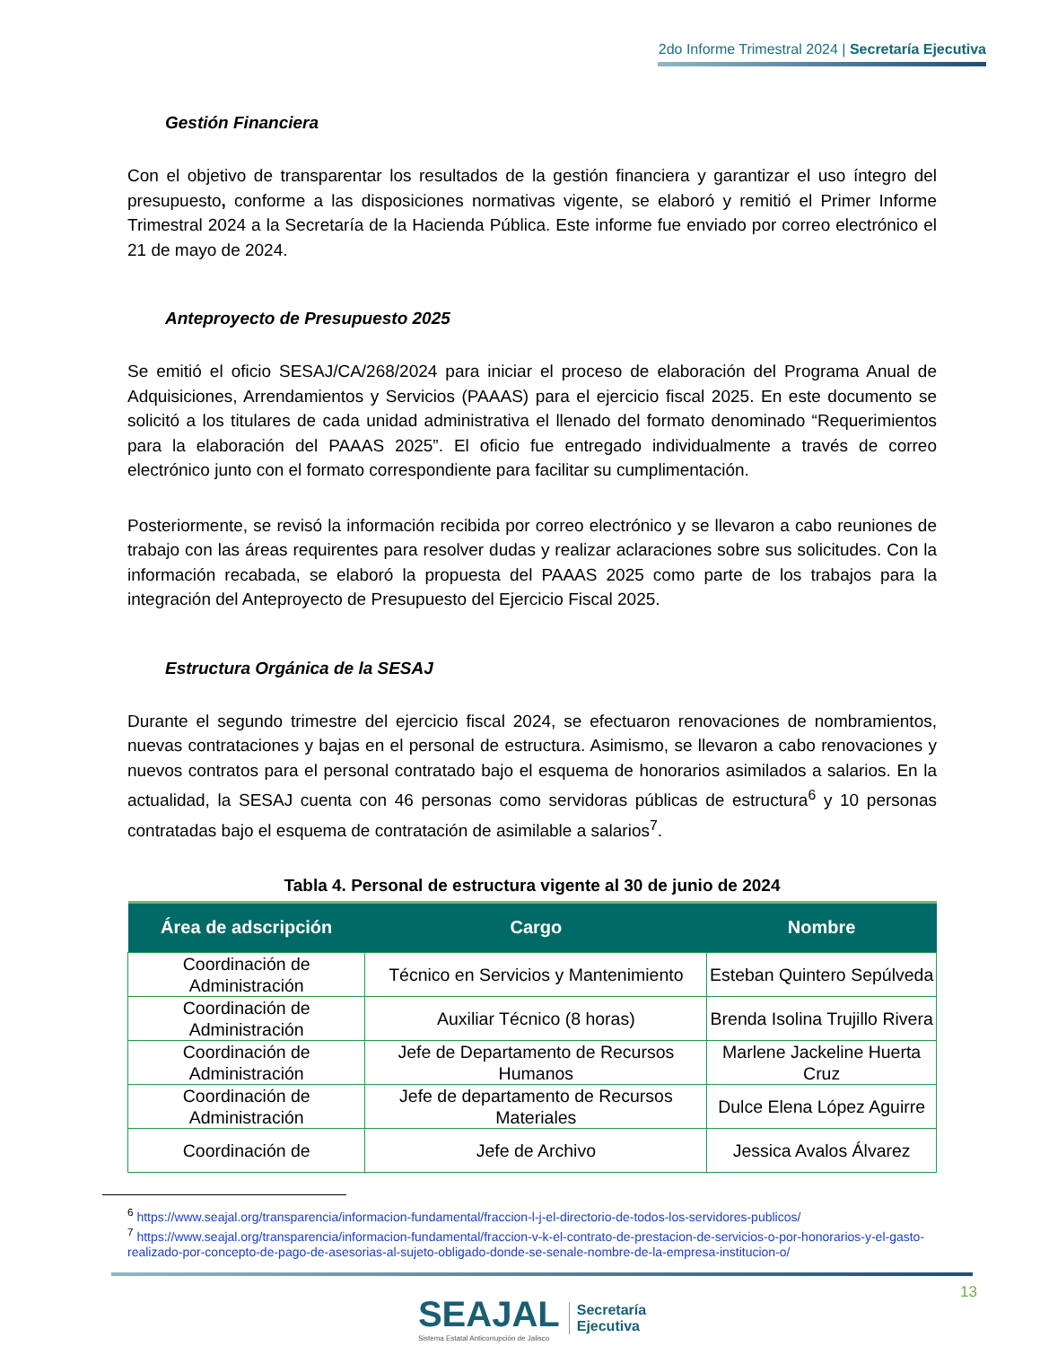2do Informe Trimestral 2024 | Secretaría Ejecutiva
Gestión Financiera
Con el objetivo de transparentar los resultados de la gestión financiera y garantizar el uso íntegro del presupuesto, conforme a las disposiciones normativas vigente, se elaboró y remitió el Primer Informe Trimestral 2024 a la Secretaría de la Hacienda Pública. Este informe fue enviado por correo electrónico el 21 de mayo de 2024.
Anteproyecto de Presupuesto 2025
Se emitió el oficio SESAJ/CA/268/2024 para iniciar el proceso de elaboración del Programa Anual de Adquisiciones, Arrendamientos y Servicios (PAAAS) para el ejercicio fiscal 2025. En este documento se solicitó a los titulares de cada unidad administrativa el llenado del formato denominado “Requerimientos para la elaboración del PAAAS 2025”. El oficio fue entregado individualmente a través de correo electrónico junto con el formato correspondiente para facilitar su cumplimentación.
Posteriormente, se revisó la información recibida por correo electrónico y se llevaron a cabo reuniones de trabajo con las áreas requirentes para resolver dudas y realizar aclaraciones sobre sus solicitudes. Con la información recabada, se elaboró la propuesta del PAAAS 2025 como parte de los trabajos para la integración del Anteproyecto de Presupuesto del Ejercicio Fiscal 2025.
Estructura Orgánica de la SESAJ
Durante el segundo trimestre del ejercicio fiscal 2024, se efectuaron renovaciones de nombramientos, nuevas contrataciones y bajas en el personal de estructura. Asimismo, se llevaron a cabo renovaciones y nuevos contratos para el personal contratado bajo el esquema de honorarios asimilados a salarios. En la actualidad, la SESAJ cuenta con 46 personas como servidoras públicas de estructura<sup>6</sup> y 10 personas contratadas bajo el esquema de contratación de asimilable a salarios<sup>7</sup>.
Tabla 4. Personal de estructura vigente al 30 de junio de 2024
| Área de adscripción | Cargo | Nombre |
| --- | --- | --- |
| Coordinación de Administración | Técnico en Servicios y Mantenimiento | Esteban Quintero Sepúlveda |
| Coordinación de Administración | Auxiliar Técnico (8 horas) | Brenda Isolina Trujillo Rivera |
| Coordinación de Administración | Jefe de Departamento de Recursos Humanos | Marlene Jackeline Huerta Cruz |
| Coordinación de Administración | Jefe de departamento de Recursos Materiales | Dulce Elena López Aguirre |
| Coordinación de | Jefe de Archivo | Jessica Avalos Álvarez |
<sup>6</sup> https://www.seajal.org/transparencia/informacion-fundamental/fraccion-l-j-el-directorio-de-todos-los-servidores-publicos/
<sup>7</sup> https://www.seajal.org/transparencia/informacion-fundamental/fraccion-v-k-el-contrato-de-prestacion-de-servicios-o-por-honorarios-y-el-gasto-realizado-por-concepto-de-pago-de-asesorias-al-sujeto-obligado-donde-se-senale-nombre-de-la-empresa-institucion-o/
SEAJAL
Sistema Estatal Anticorrupción de Jalisco
Secretaría
Ejecutiva
13